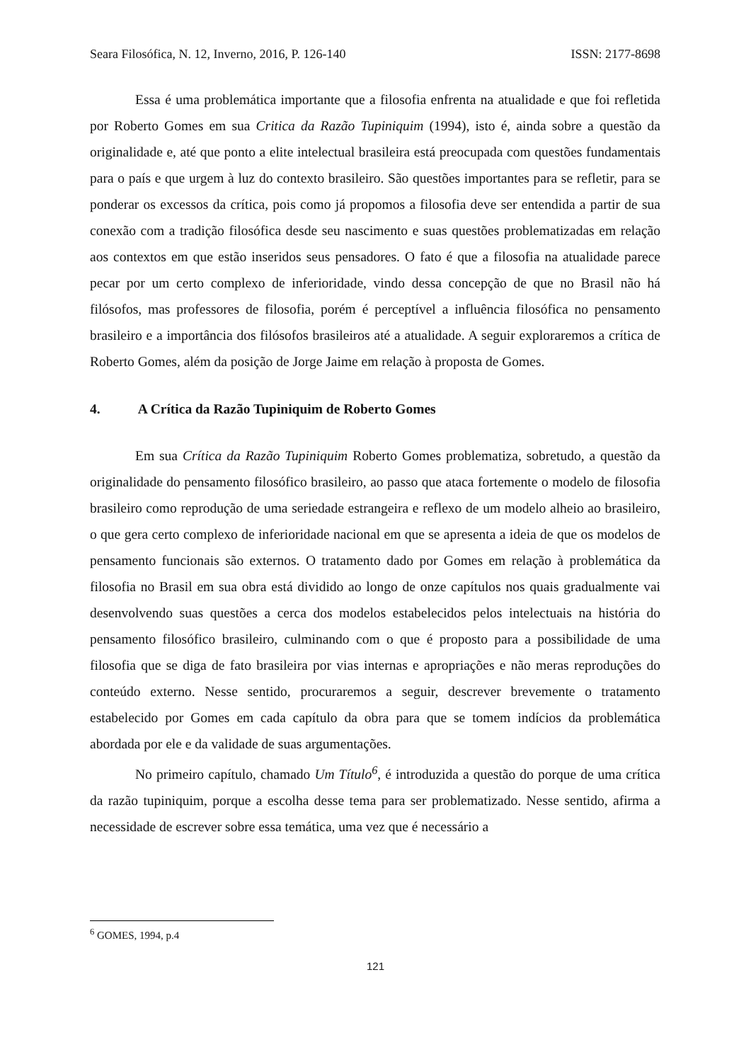Seara Filosófica, N. 12, Inverno, 2016, P. 126-140 ISSN: 2177-8698
Essa é uma problemática importante que a filosofia enfrenta na atualidade e que foi refletida por Roberto Gomes em sua Critica da Razão Tupiniquim (1994), isto é, ainda sobre a questão da originalidade e, até que ponto a elite intelectual brasileira está preocupada com questões fundamentais para o país e que urgem à luz do contexto brasileiro. São questões importantes para se refletir, para se ponderar os excessos da crítica, pois como já propomos a filosofia deve ser entendida a partir de sua conexão com a tradição filosófica desde seu nascimento e suas questões problematizadas em relação aos contextos em que estão inseridos seus pensadores. O fato é que a filosofia na atualidade parece pecar por um certo complexo de inferioridade, vindo dessa concepção de que no Brasil não há filósofos, mas professores de filosofia, porém é perceptível a influência filosófica no pensamento brasileiro e a importância dos filósofos brasileiros até a atualidade. A seguir exploraremos a crítica de Roberto Gomes, além da posição de Jorge Jaime em relação à proposta de Gomes.
4. A Crítica da Razão Tupiniquim de Roberto Gomes
Em sua Crítica da Razão Tupiniquim Roberto Gomes problematiza, sobretudo, a questão da originalidade do pensamento filosófico brasileiro, ao passo que ataca fortemente o modelo de filosofia brasileiro como reprodução de uma seriedade estrangeira e reflexo de um modelo alheio ao brasileiro, o que gera certo complexo de inferioridade nacional em que se apresenta a ideia de que os modelos de pensamento funcionais são externos. O tratamento dado por Gomes em relação à problemática da filosofia no Brasil em sua obra está dividido ao longo de onze capítulos nos quais gradualmente vai desenvolvendo suas questões a cerca dos modelos estabelecidos pelos intelectuais na história do pensamento filosófico brasileiro, culminando com o que é proposto para a possibilidade de uma filosofia que se diga de fato brasileira por vias internas e apropriações e não meras reproduções do conteúdo externo. Nesse sentido, procuraremos a seguir, descrever brevemente o tratamento estabelecido por Gomes em cada capítulo da obra para que se tomem indícios da problemática abordada por ele e da validade de suas argumentações.
No primeiro capítulo, chamado Um Título<sup>6</sup>, é introduzida a questão do porque de uma crítica da razão tupiniquim, porque a escolha desse tema para ser problematizado. Nesse sentido, afirma a necessidade de escrever sobre essa temática, uma vez que é necessário a
<sup>6</sup> GOMES, 1994, p.4
121